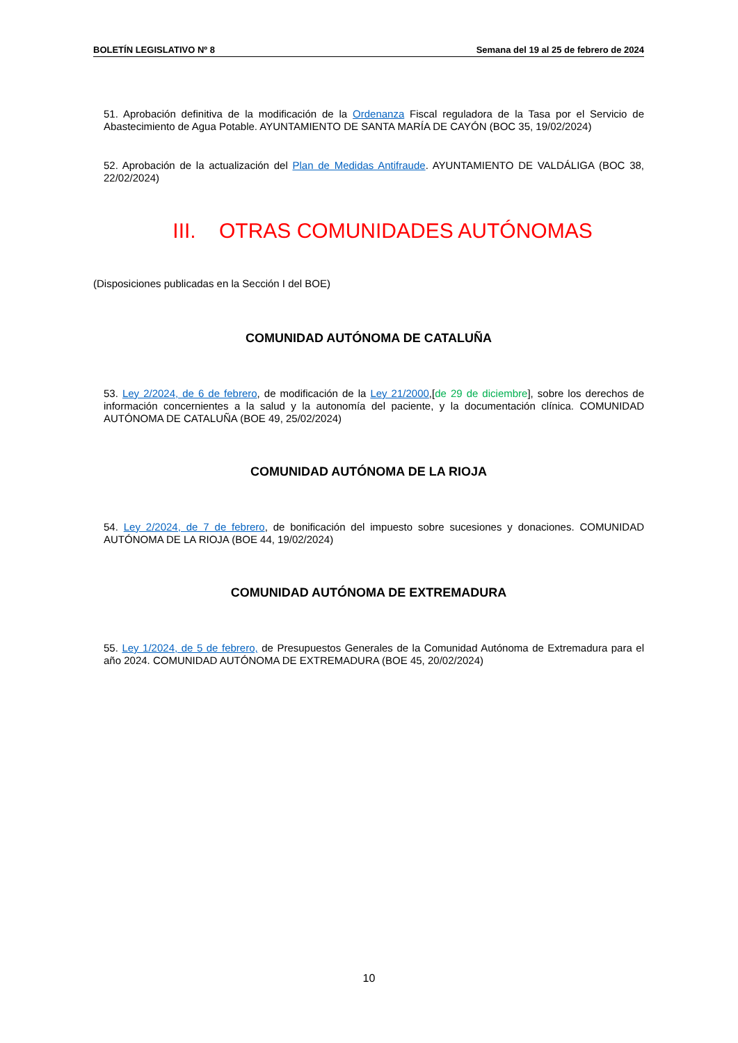BOLETÍN LEGISLATIVO Nº 8 Semana del 19 al 25 de febrero de 2024
51. Aprobación definitiva de la modificación de la Ordenanza Fiscal reguladora de la Tasa por el Servicio de Abastecimiento de Agua Potable. AYUNTAMIENTO DE SANTA MARÍA DE CAYÓN (BOC 35, 19/02/2024)
52. Aprobación de la actualización del Plan de Medidas Antifraude. AYUNTAMIENTO DE VALDÁLIGA (BOC 38, 22/02/2024)
III. OTRAS COMUNIDADES AUTÓNOMAS
(Disposiciones publicadas en la Sección I del BOE)
COMUNIDAD AUTÓNOMA DE CATALUÑA
53. Ley 2/2024, de 6 de febrero, de modificación de la Ley 21/2000,[de 29 de diciembre], sobre los derechos de información concernientes a la salud y la autonomía del paciente, y la documentación clínica. COMUNIDAD AUTÓNOMA DE CATALUÑA (BOE 49, 25/02/2024)
COMUNIDAD AUTÓNOMA DE LA RIOJA
54. Ley 2/2024, de 7 de febrero, de bonificación del impuesto sobre sucesiones y donaciones. COMUNIDAD AUTÓNOMA DE LA RIOJA (BOE 44, 19/02/2024)
COMUNIDAD AUTÓNOMA DE EXTREMADURA
55. Ley 1/2024, de 5 de febrero, de Presupuestos Generales de la Comunidad Autónoma de Extremadura para el año 2024. COMUNIDAD AUTÓNOMA DE EXTREMADURA (BOE 45, 20/02/2024)
10